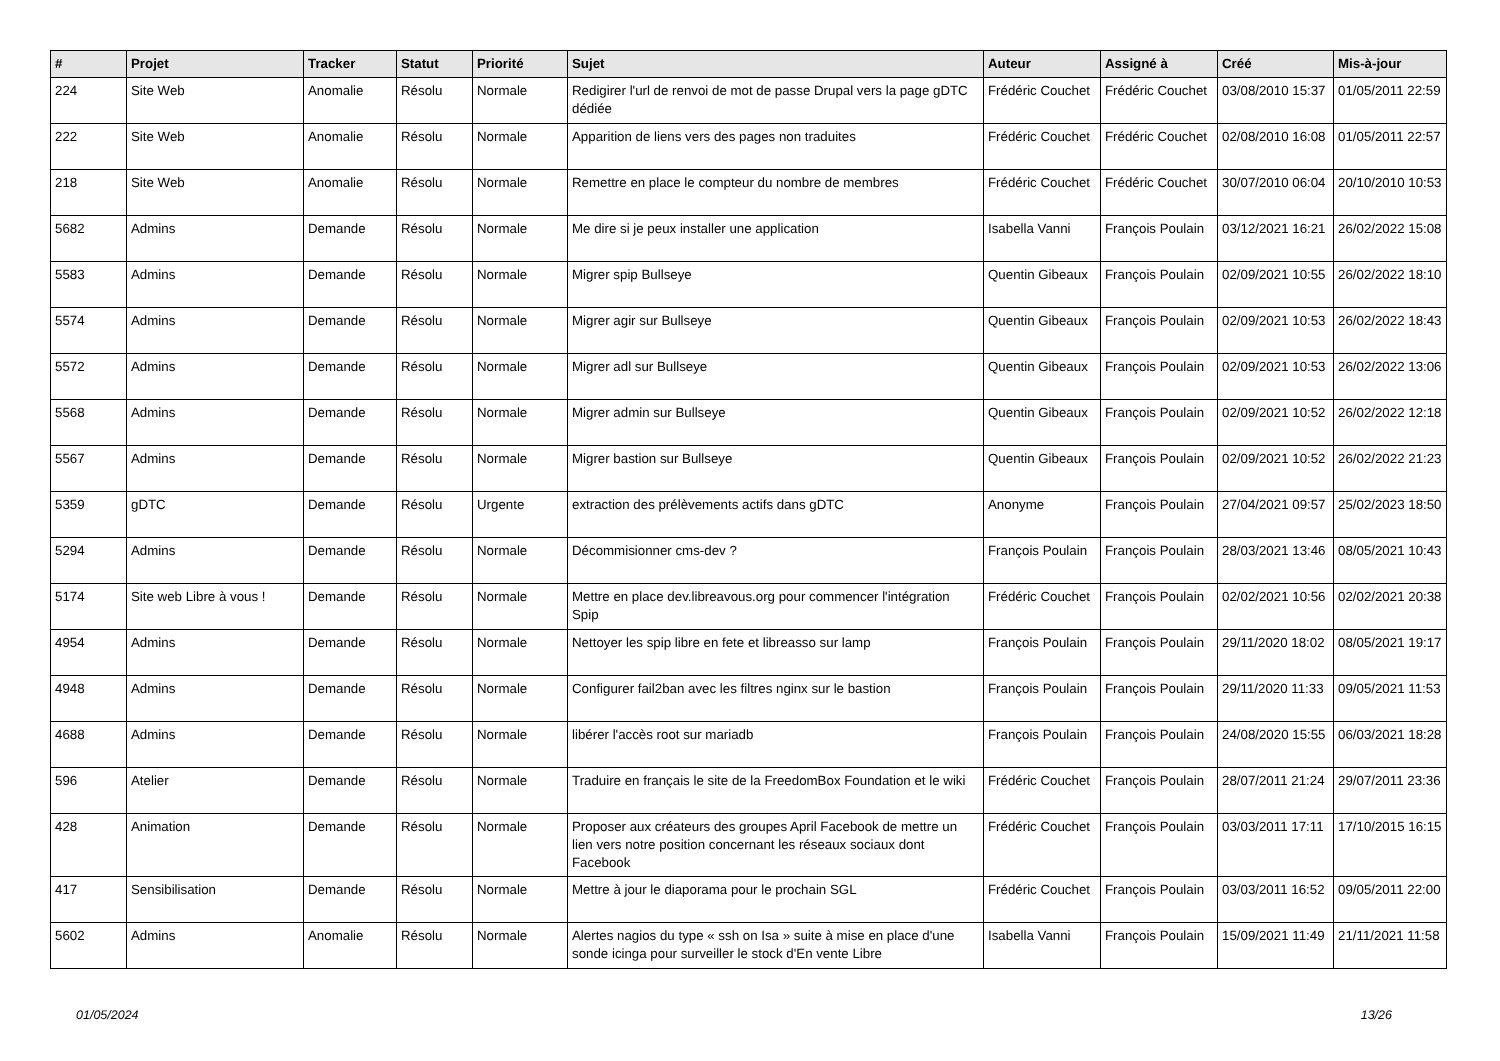| # | Projet | Tracker | Statut | Priorité | Sujet | Auteur | Assigné à | Créé | Mis-à-jour |
| --- | --- | --- | --- | --- | --- | --- | --- | --- | --- |
| 224 | Site Web | Anomalie | Résolu | Normale | Redigirer l'url de renvoi de mot de passe Drupal vers la page gDTC dédiée | Frédéric Couchet | Frédéric Couchet | 03/08/2010 15:37 | 01/05/2011 22:59 |
| 222 | Site Web | Anomalie | Résolu | Normale | Apparition de liens vers des pages non traduites | Frédéric Couchet | Frédéric Couchet | 02/08/2010 16:08 | 01/05/2011 22:57 |
| 218 | Site Web | Anomalie | Résolu | Normale | Remettre en place le compteur du nombre de membres | Frédéric Couchet | Frédéric Couchet | 30/07/2010 06:04 | 20/10/2010 10:53 |
| 5682 | Admins | Demande | Résolu | Normale | Me dire si je peux installer une application | Isabella Vanni | François Poulain | 03/12/2021 16:21 | 26/02/2022 15:08 |
| 5583 | Admins | Demande | Résolu | Normale | Migrer spip Bullseye | Quentin Gibeaux | François Poulain | 02/09/2021 10:55 | 26/02/2022 18:10 |
| 5574 | Admins | Demande | Résolu | Normale | Migrer agir sur Bullseye | Quentin Gibeaux | François Poulain | 02/09/2021 10:53 | 26/02/2022 18:43 |
| 5572 | Admins | Demande | Résolu | Normale | Migrer adl sur Bullseye | Quentin Gibeaux | François Poulain | 02/09/2021 10:53 | 26/02/2022 13:06 |
| 5568 | Admins | Demande | Résolu | Normale | Migrer admin sur Bullseye | Quentin Gibeaux | François Poulain | 02/09/2021 10:52 | 26/02/2022 12:18 |
| 5567 | Admins | Demande | Résolu | Normale | Migrer bastion sur Bullseye | Quentin Gibeaux | François Poulain | 02/09/2021 10:52 | 26/02/2022 21:23 |
| 5359 | gDTC | Demande | Résolu | Urgente | extraction des prélèvements actifs dans gDTC | Anonyme | François Poulain | 27/04/2021 09:57 | 25/02/2023 18:50 |
| 5294 | Admins | Demande | Résolu | Normale | Décommisionner cms-dev ? | François Poulain | François Poulain | 28/03/2021 13:46 | 08/05/2021 10:43 |
| 5174 | Site web Libre à vous ! | Demande | Résolu | Normale | Mettre en place dev.libreavous.org pour commencer l'intégration Spip | Frédéric Couchet | François Poulain | 02/02/2021 10:56 | 02/02/2021 20:38 |
| 4954 | Admins | Demande | Résolu | Normale | Nettoyer les spip libre en fete et libreasso sur lamp | François Poulain | François Poulain | 29/11/2020 18:02 | 08/05/2021 19:17 |
| 4948 | Admins | Demande | Résolu | Normale | Configurer fail2ban avec les filtres nginx sur le bastion | François Poulain | François Poulain | 29/11/2020 11:33 | 09/05/2021 11:53 |
| 4688 | Admins | Demande | Résolu | Normale | libérer l'accès root sur mariadb | François Poulain | François Poulain | 24/08/2020 15:55 | 06/03/2021 18:28 |
| 596 | Atelier | Demande | Résolu | Normale | Traduire en français le site de la FreedomBox Foundation et le wiki | Frédéric Couchet | François Poulain | 28/07/2011 21:24 | 29/07/2011 23:36 |
| 428 | Animation | Demande | Résolu | Normale | Proposer aux créateurs des groupes April Facebook de mettre un lien vers notre position concernant les réseaux sociaux dont Facebook | Frédéric Couchet | François Poulain | 03/03/2011 17:11 | 17/10/2015 16:15 |
| 417 | Sensibilisation | Demande | Résolu | Normale | Mettre à jour le diaporama pour le prochain SGL | Frédéric Couchet | François Poulain | 03/03/2011 16:52 | 09/05/2011 22:00 |
| 5602 | Admins | Anomalie | Résolu | Normale | Alertes nagios du type « ssh on Isa » suite à mise en place d'une sonde icinga pour surveiller le stock d'En vente Libre | Isabella Vanni | François Poulain | 15/09/2021 11:49 | 21/11/2021 11:58 |
01/05/2024 13/26